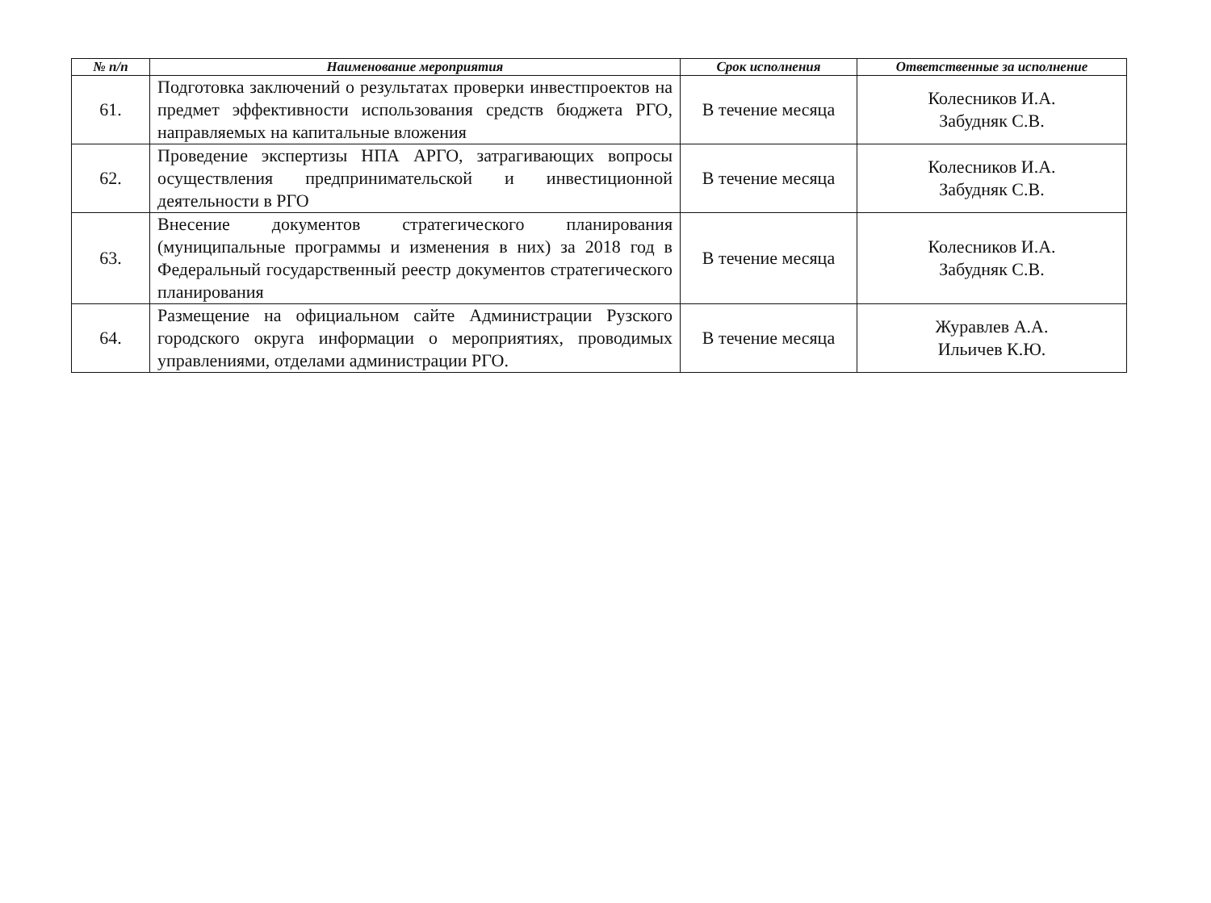| № п/п | Наименование мероприятия | Срок исполнения | Ответственные за исполнение |
| --- | --- | --- | --- |
| 61. | Подготовка заключений о результатах проверки инвестпроектов на предмет эффективности использования средств бюджета РГО, направляемых на капитальные вложения | В течение месяца | Колесников И.А. Забудняк С.В. |
| 62. | Проведение экспертизы НПА АРГО, затрагивающих вопросы осуществления предпринимательской и инвестиционной деятельности в РГО | В течение месяца | Колесников И.А. Забудняк С.В. |
| 63. | Внесение документов стратегического планирования (муниципальные программы и изменения в них) за 2018 год в Федеральный государственный реестр документов стратегического планирования | В течение месяца | Колесников И.А. Забудняк С.В. |
| 64. | Размещение на официальном сайте Администрации Рузского городского округа информации о мероприятиях, проводимых управлениями, отделами администрации РГО. | В течение месяца | Журавлев А.А. Ильичев К.Ю. |